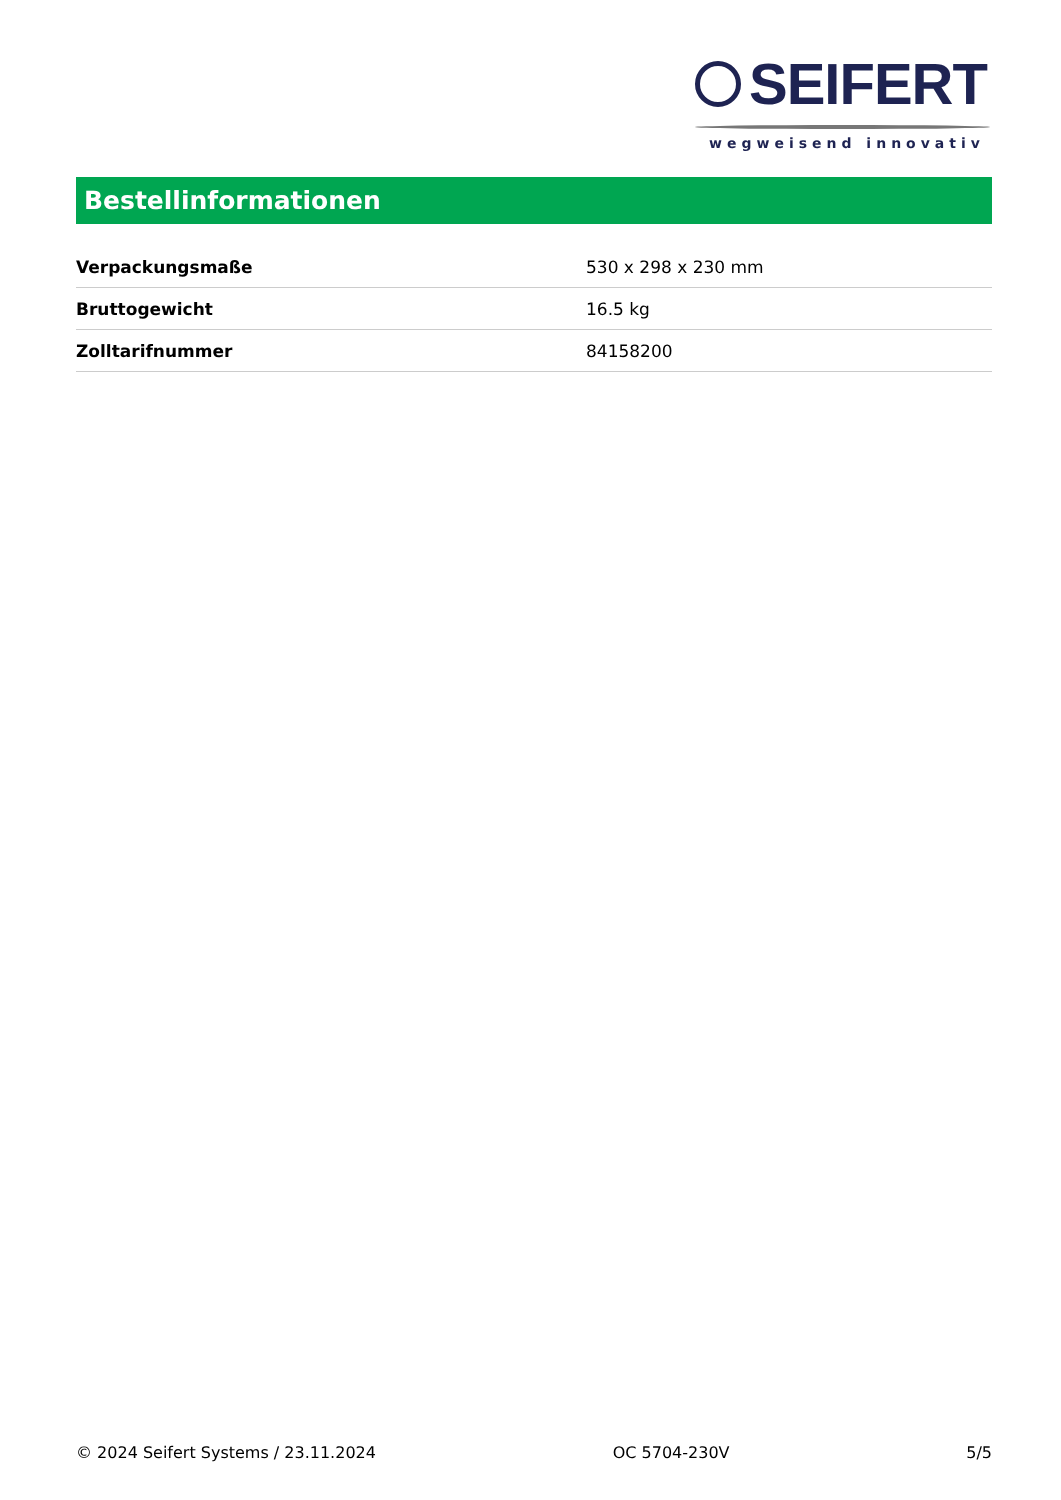SEIFERT
wegweisend innovativ
Bestellinformationen
| Verpackungsmaße | 530 x 298 x 230 mm |
| Bruttogewicht | 16.5 kg |
| Zolltarifnummer | 84158200 |
© 2024 Seifert Systems / 23.11.2024 OC 5704-230V 5/5